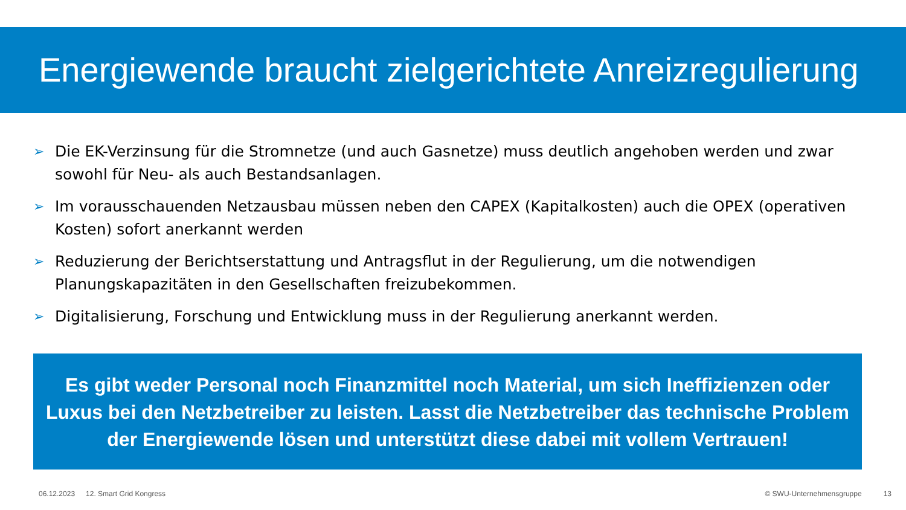Energiewende braucht zielgerichtete Anreizregulierung
➢ Die EK-Verzinsung für die Stromnetze (und auch Gasnetze) muss deutlich angehoben werden und zwar sowohl für Neu- als auch Bestandsanlagen.
➢ Im vorausschauenden Netzausbau müssen neben den CAPEX (Kapitalkosten) auch die OPEX (operativen Kosten) sofort anerkannt werden
➢ Reduzierung der Berichtserstattung und Antragsflut in der Regulierung, um die notwendigen Planungskapazitäten in den Gesellschaften freizubekommen.
➢ Digitalisierung, Forschung und Entwicklung muss in der Regulierung anerkannt werden.
Es gibt weder Personal noch Finanzmittel noch Material, um sich Ineffizienzen oder Luxus bei den Netzbetreiber zu leisten. Lasst die Netzbetreiber das technische Problem der Energiewende lösen und unterstützt diese dabei mit vollem Vertrauen!
06.12.2023 12. Smart Grid Kongress © SWU-Unternehmensgruppe 13